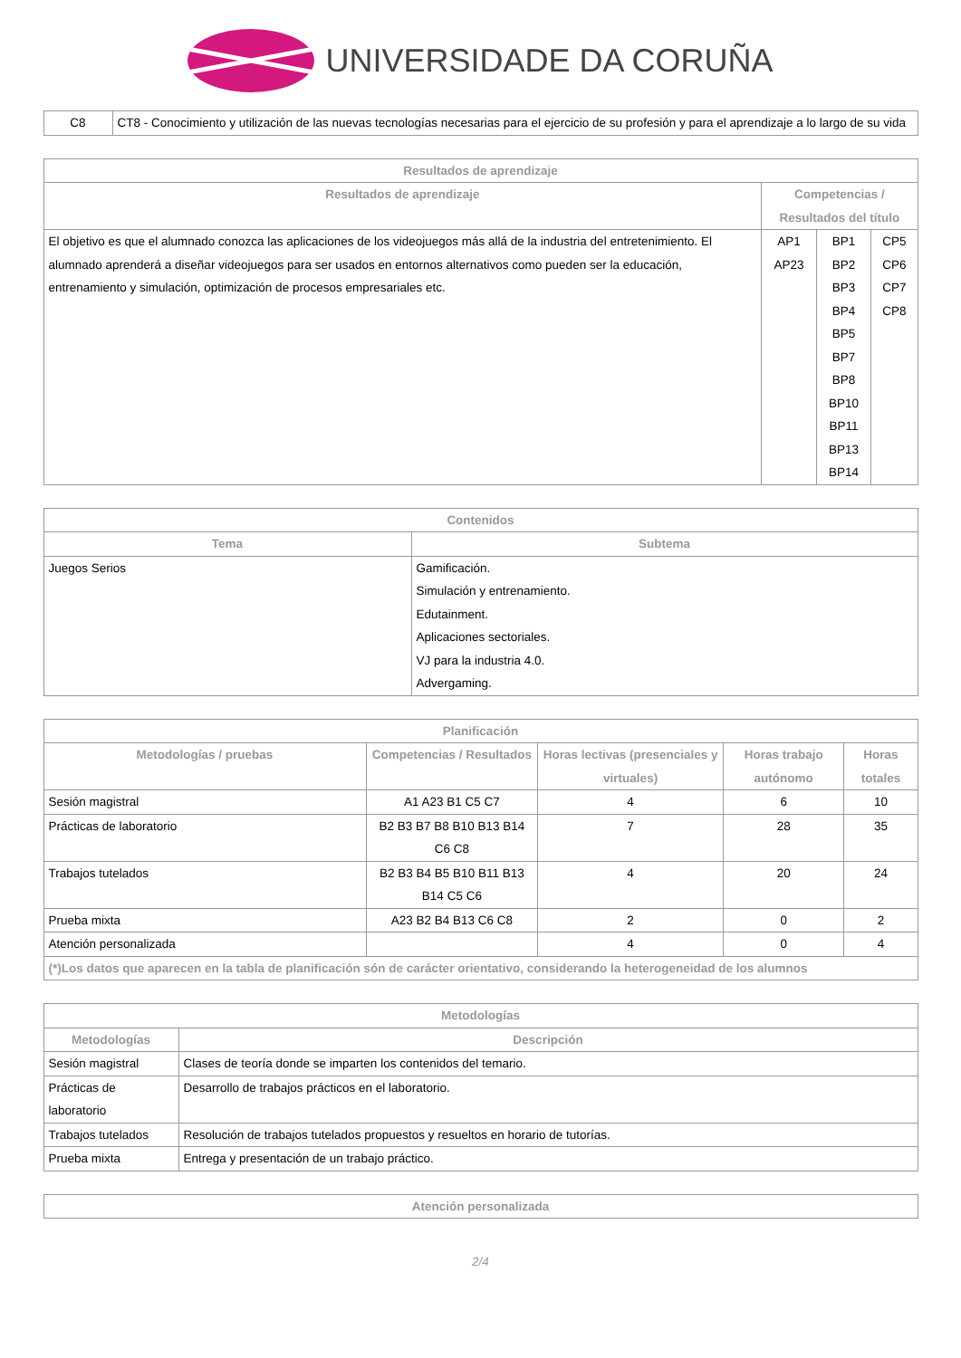UNIVERSIDADE DA CORUÑA
| C8 | CT8 - Conocimiento y utilización de las nuevas tecnologías necesarias para el ejercicio de su profesión y para el aprendizaje a lo largo de su vida |
| Resultados de aprendizaje | | | |
| --- | --- | --- | --- |
| Resultados de aprendizaje | Competencias / Resultados del título | | |
| El objetivo es que el alumnado conozca las aplicaciones de los videojuegos más allá de la industria del entretenimiento. El alumnado aprenderá a diseñar videojuegos para ser usados en entornos alternativos como pueden ser la educación, entrenamiento y simulación, optimización de procesos empresariales etc. | AP1 AP23 | BP1 BP2 BP3 BP4 BP5 BP7 BP8 BP10 BP11 BP13 BP14 | CP5 CP6 CP7 CP8 |
| Contenidos | |
| --- | --- |
| Tema | Subtema |
| Juegos Serios | Gamificación. Simulación y entrenamiento. Edutainment. Aplicaciones sectoriales. VJ para la industria 4.0. Advergaming. |
| Planificación | | | | |
| --- | --- | --- | --- | --- |
| Metodologías / pruebas | Competencias / Resultados | Horas lectivas (presenciales y virtuales) | Horas trabajo autónomo | Horas totales |
| Sesión magistral | A1 A23 B1 C5 C7 | 4 | 6 | 10 |
| Prácticas de laboratorio | B2 B3 B7 B8 B10 B13 B14 C6 C8 | 7 | 28 | 35 |
| Trabajos tutelados | B2 B3 B4 B5 B10 B11 B13 B14 C5 C6 | 4 | 20 | 24 |
| Prueba mixta | A23 B2 B4 B13 C6 C8 | 2 | 0 | 2 |
| Atención personalizada | | 4 | 0 | 4 |
| (*)Los datos que aparecen en la tabla de planificación són de carácter orientativo, considerando la heterogeneidad de los alumnos | | | | |
| Metodologías | |
| --- | --- |
| Metodologías | Descripción |
| Sesión magistral | Clases de teoría donde se imparten los contenidos del temario. |
| Prácticas de laboratorio | Desarrollo de trabajos prácticos en el laboratorio. |
| Trabajos tutelados | Resolución de trabajos tutelados propuestos y resueltos en horario de tutorías. |
| Prueba mixta | Entrega y presentación de un trabajo práctico. |
| Atención personalizada |
| --- |
2/4